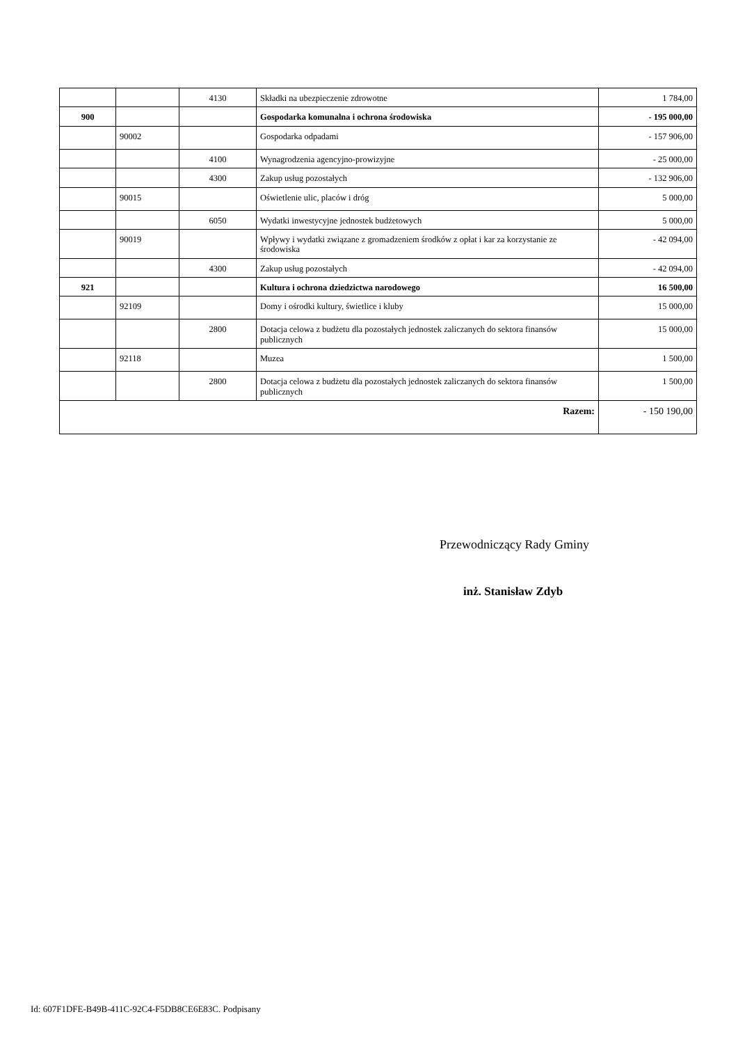| | | 4130 | Składki na ubezpieczenie zdrowotne | 1 784,00 |
| 900 | | | Gospodarka komunalna i ochrona środowiska | - 195 000,00 |
| | 90002 | | Gospodarka odpadami | - 157 906,00 |
| | | 4100 | Wynagrodzenia agencyjno-prowizyjne | - 25 000,00 |
| | | 4300 | Zakup usług pozostałych | - 132 906,00 |
| | 90015 | | Oświetlenie ulic, placów i dróg | 5 000,00 |
| | | 6050 | Wydatki inwestycyjne jednostek budżetowych | 5 000,00 |
| | 90019 | | Wpływy i wydatki związane z gromadzeniem środków z opłat i kar za korzystanie ze środowiska | - 42 094,00 |
| | | 4300 | Zakup usług pozostałych | - 42 094,00 |
| 921 | | | Kultura i ochrona dziedzictwa narodowego | 16 500,00 |
| | 92109 | | Domy i ośrodki kultury, świetlice i kluby | 15 000,00 |
| | | 2800 | Dotacja celowa z budżetu dla pozostałych jednostek zaliczanych do sektora finansów publicznych | 15 000,00 |
| | 92118 | | Muzea | 1 500,00 |
| | | 2800 | Dotacja celowa z budżetu dla pozostałych jednostek zaliczanych do sektora finansów publicznych | 1 500,00 |
| Razem: | | | | - 150 190,00 |
Przewodniczący Rady Gminy
inż. Stanisław Zdyb
Id: 607F1DFE-B49B-411C-92C4-F5DB8CE6E83C. Podpisany